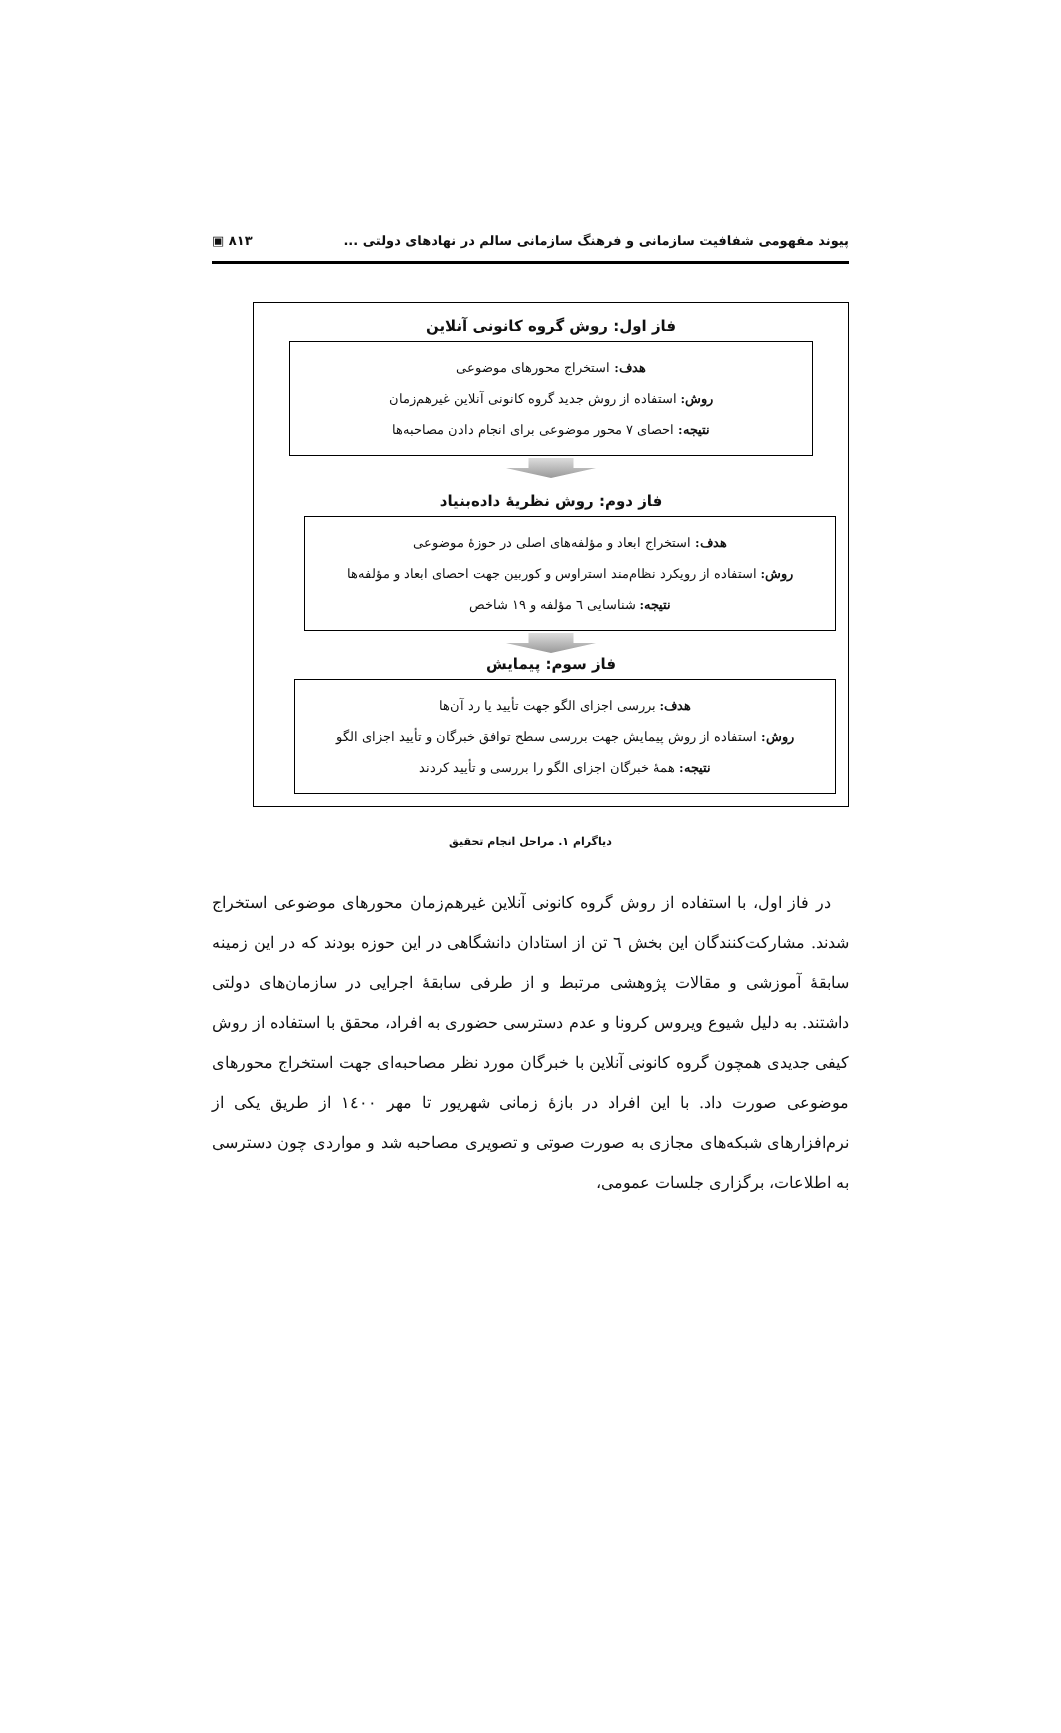پیوند مفهومی شفافیت سازمانی و فرهنگ سازمانی سالم در نهادهای دولتی ... ۸۱۳ ▣
فاز اول: روش گروه کانونی آنلاین
هدف: استخراج محورهای موضوعی
روش: استفاده از روش جدید گروه کانونی آنلاین غیرهم‌زمان
نتیجه: احصای ۷ محور موضوعی برای انجام دادن مصاحبه‌ها
فاز دوم: روش نظریهٔ داده‌بنیاد
هدف: استخراج ابعاد و مؤلفه‌های اصلی در حوزهٔ موضوعی
روش: استفاده از رویکرد نظام‌مند استراوس و کوربین جهت احصای ابعاد و مؤلفه‌ها
نتیجه: شناسایی ٦ مؤلفه و ۱۹ شاخص
فاز سوم: پیمایش
هدف: بررسی اجزای الگو جهت تأیید یا رد آن‌ها
روش: استفاده از روش پیمایش جهت بررسی سطح توافق خبرگان و تأیید اجزای الگو
نتیجه: همهٔ خبرگان اجزای الگو را بررسی و تأیید کردند
دیاگرام ۱. مراحل انجام تحقیق
در فاز اول، با استفاده از روش گروه کانونی آنلاین غیرهم‌زمان محورهای موضوعی استخراج شدند. مشارکت‌کنندگان این بخش ٦ تن از استادان دانشگاهی در این حوزه بودند که در این زمینه سابقهٔ آموزشی و مقالات پژوهشی مرتبط و از طرفی سابقهٔ اجرایی در سازمان‌های دولتی داشتند. به دلیل شیوع ویروس کرونا و عدم دسترسی حضوری به افراد، محقق با استفاده از روش کیفی جدیدی همچون گروه کانونی آنلاین با خبرگان مورد نظر مصاحبه‌ای جهت استخراج محورهای موضوعی صورت داد. با این افراد در بازهٔ زمانی شهریور تا مهر ۱٤۰۰ از طریق یکی از نرم‌افزارهای شبکه‌های مجازی به صورت صوتی و تصویری مصاحبه شد و مواردی چون دسترسی به اطلاعات، برگزاری جلسات عمومی،